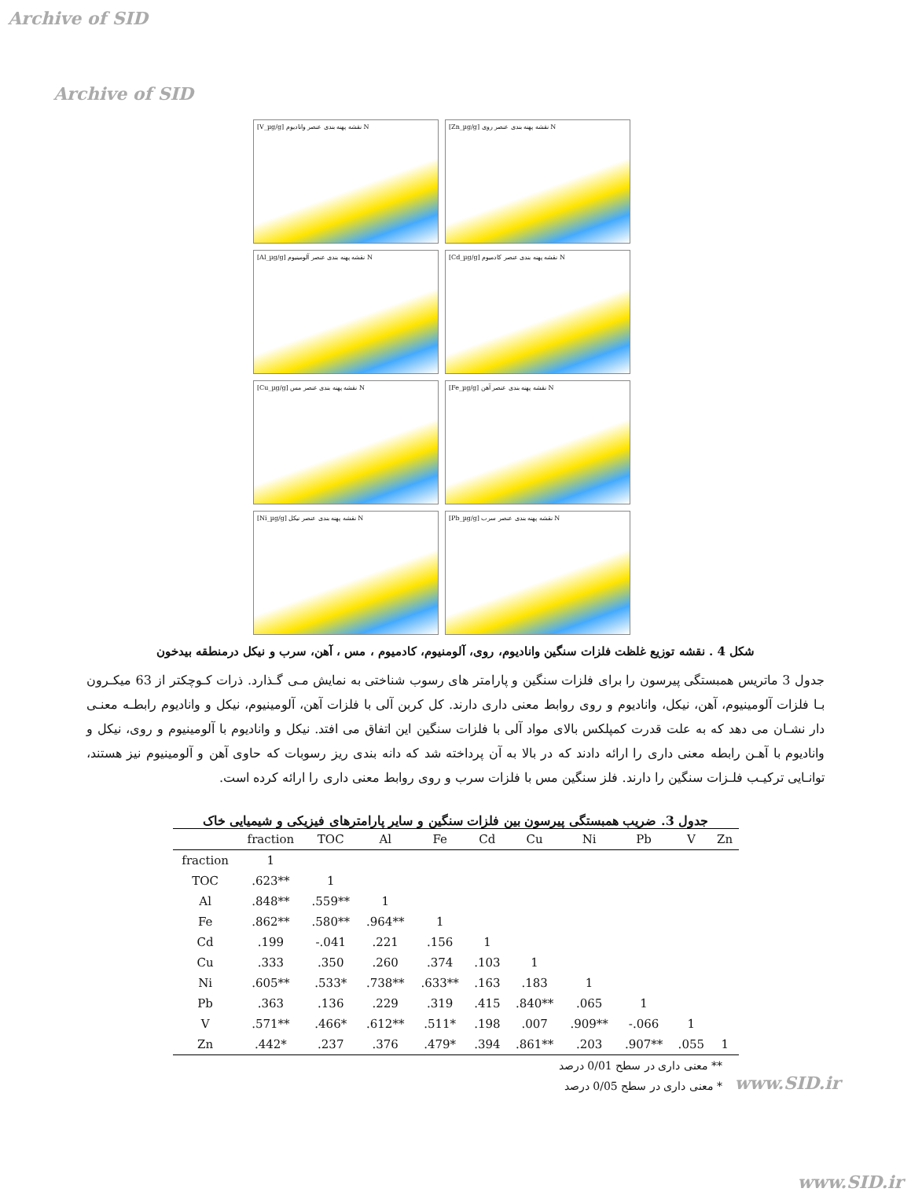Archive of SID
Archive of SID
[V_µg/g] نقشه پهنه بندی عنصر وانادیوم N
[Zn_µg/g] نقشه پهنه بندی عنصر روی N
[Al_µg/g] نقشه پهنه بندی عنصر آلومینیوم N
[Cd_µg/g] نقشه پهنه بندی عنصر کادمیوم N
[Cu_µg/g] نقشه پهنه بندی عنصر مس N
[Fe_µg/g] نقشه پهنه بندی عنصر آهن N
[Ni_µg/g] نقشه پهنه بندی عنصر نیکل N
[Pb_µg/g] نقشه پهنه بندی عنصر سرب N
شکل 4 . نقشه توزیع غلظت فلزات سنگین وانادیوم، روی، آلومنیوم، کادمیوم ، مس ، آهن، سرب و نیکل درمنطقه بیدخون
جدول 3 ماتریس همبستگی پیرسون را برای فلزات سنگین و پارامتر های رسوب شناختی به نمایش مـی گـذارد. ذرات کـوچکتر از 63 میکـرون بـا فلزات آلومینیوم، آهن، نیکل، وانادیوم و روی روابط معنی داری دارند. کل کربن آلی با فلزات آهن، آلومینیوم، نیکل و وانادیوم رابطـه معنـی دار نشـان می دهد که به علت قدرت کمپلکس بالای مواد آلی با فلزات سنگین این اتفاق می افتد. نیکل و وانادیوم با آلومینیوم و روی، نیکل و وانادیوم با آهـن رابطه معنی داری را ارائه دادند که در بالا به آن پرداخته شد که دانه بندی ریز رسوبات که حاوی آهن و آلومینیوم نیز هستند، توانـایی ترکیـب فلـزات سنگین را دارند. فلز سنگین مس با فلزات سرب و روی روابط معنی داری را ارائه کرده است.
جدول 3. ضریب همبستگی پیرسون بین فلزات سنگین و سایر پارامترهای فیزیکی و شیمیایی خاک
| | fraction | TOC | Al | Fe | Cd | Cu | Ni | Pb | V | Zn |
| --- | --- | --- | --- | --- | --- | --- | --- | --- | --- | --- |
| fraction | 1 | | | | | | | | | |
| TOC | .623** | 1 | | | | | | | | |
| Al | .848** | .559** | 1 | | | | | | | |
| Fe | .862** | .580** | .964** | 1 | | | | | | |
| Cd | .199 | -.041 | .221 | .156 | 1 | | | | | |
| Cu | .333 | .350 | .260 | .374 | .103 | 1 | | | | |
| Ni | .605** | .533* | .738** | .633** | .163 | .183 | 1 | | | |
| Pb | .363 | .136 | .229 | .319 | .415 | .840** | .065 | 1 | | |
| V | .571** | .466* | .612** | .511* | .198 | .007 | .909** | -.066 | 1 | |
| Zn | .442* | .237 | .376 | .479* | .394 | .861** | .203 | .907** | .055 | 1 |
** معنی داری در سطح 0/01 درصد
* معنی داری در سطح 0/05 درصد
www.SID.ir
www.SID.ir